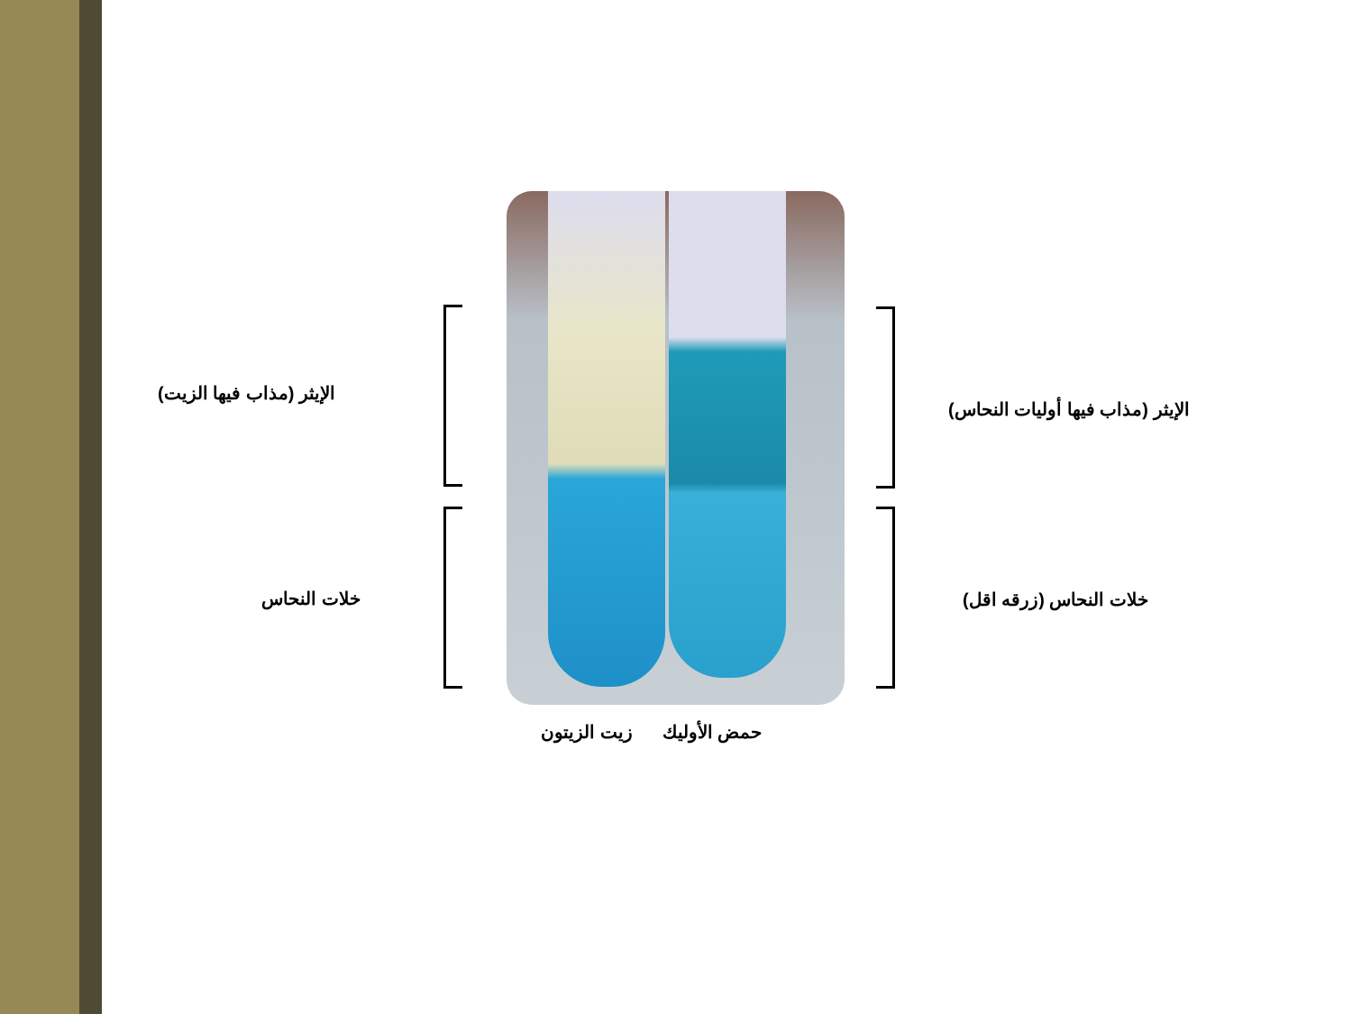الإيثر (مذاب فيها الزيت)
خلات النحاس
الإيثر (مذاب فيها أوليات النحاس)
خلات النحاس (زرقه اقل)
حمض الأوليك زيت الزيتون